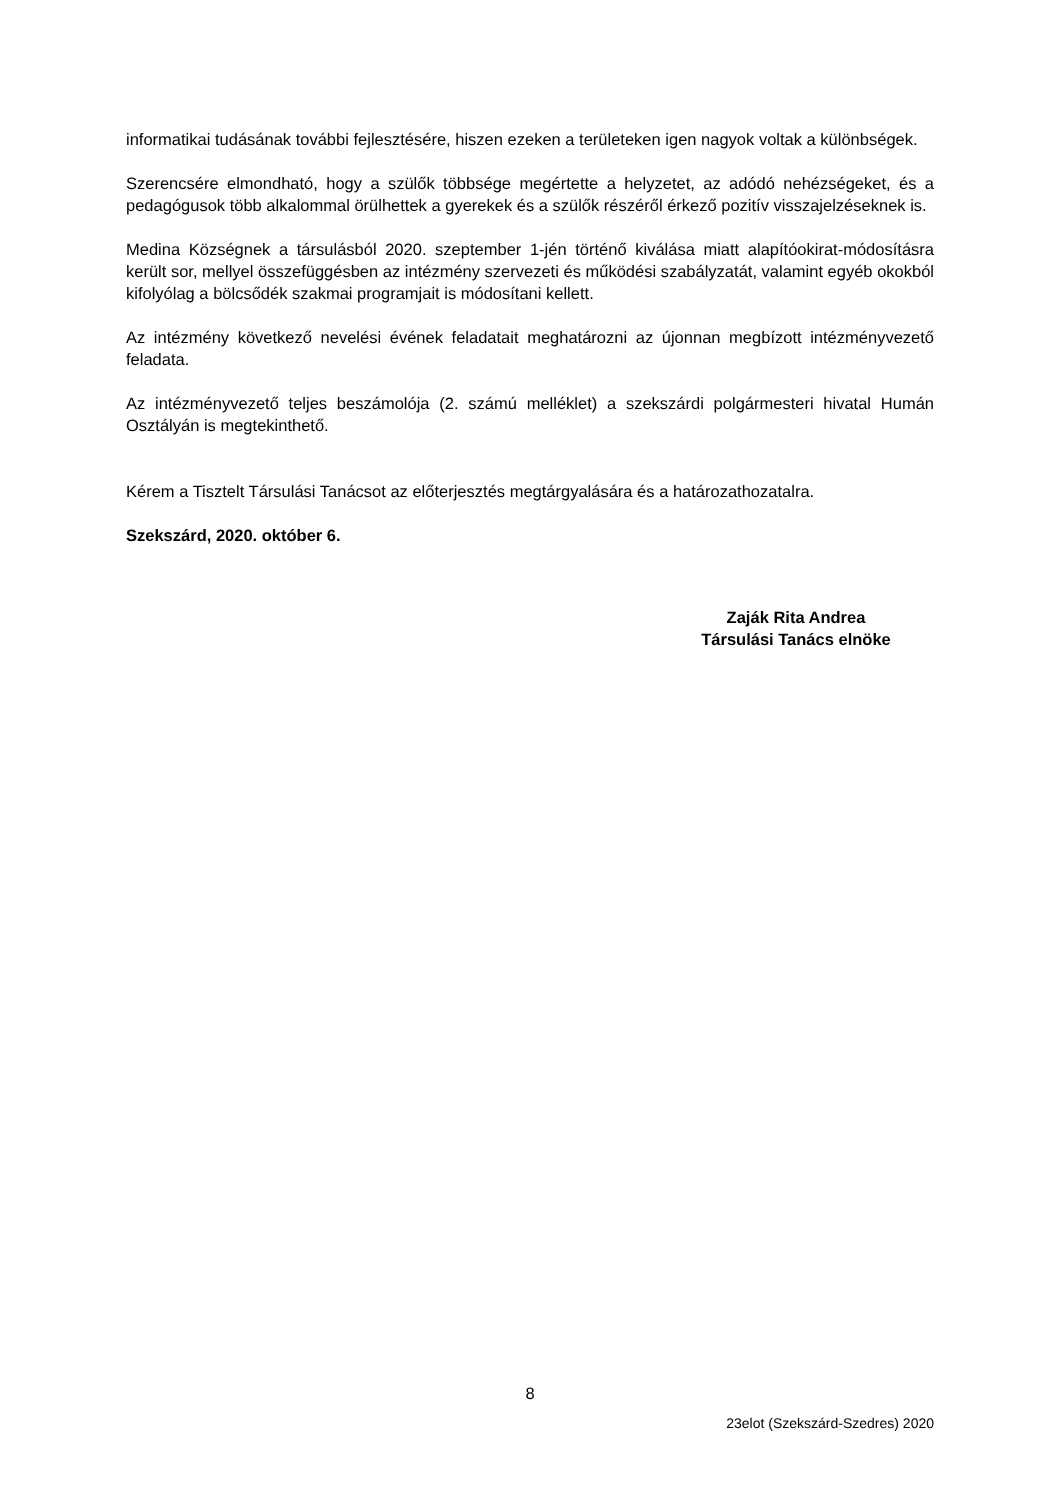informatikai tudásának további fejlesztésére, hiszen ezeken a területeken igen nagyok voltak a különbségek.
Szerencsére elmondható, hogy a szülők többsége megértette a helyzetet, az adódó nehézségeket, és a pedagógusok több alkalommal örülhettek a gyerekek és a szülők részéről érkező pozitív visszajelzéseknek is.
Medina Községnek a társulásból 2020. szeptember 1-jén történő kiválása miatt alapítóokirat-módosításra került sor, mellyel összefüggésben az intézmény szervezeti és működési szabályzatát, valamint egyéb okokból kifolyólag a bölcsődék szakmai programjait is módosítani kellett.
Az intézmény következő nevelési évének feladatait meghatározni az újonnan megbízott intézményvezető feladata.
Az intézményvezető teljes beszámolója (2. számú melléklet) a szekszárdi polgármesteri hivatal Humán Osztályán is megtekinthető.
Kérem a Tisztelt Társulási Tanácsot az előterjesztés megtárgyalására és a határozathozatalra.
Szekszárd, 2020. október 6.
Zaják Rita Andrea
Társulási Tanács elnöke
8
23elot (Szekszárd-Szedres) 2020